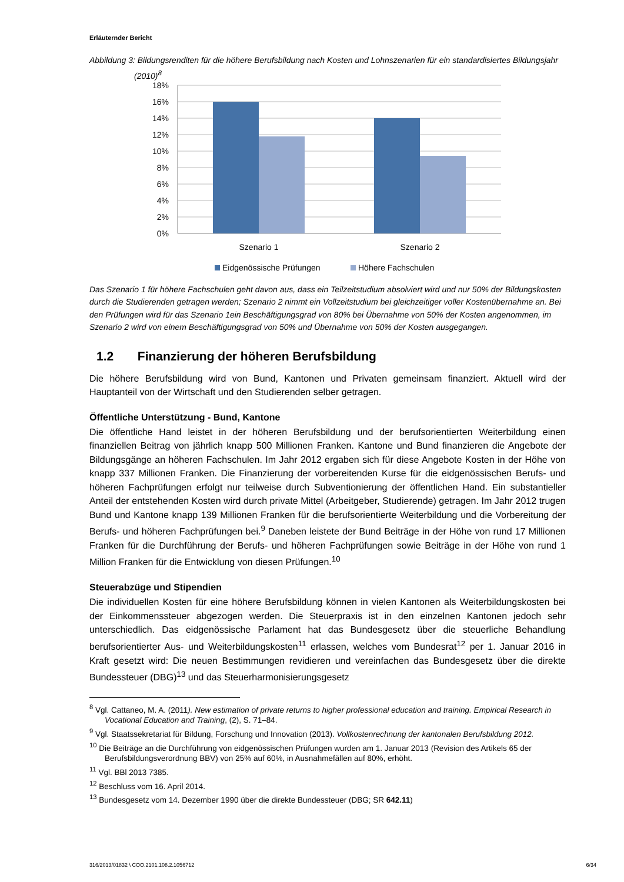Erläuternder Bericht
Abbildung 3: Bildungsrenditen für die höhere Berufsbildung nach Kosten und Lohnszenarien für ein standardisiertes Bildungsjahr (2010)<sup>8</sup>
18%
16%
14%
12%
10%
8%
6%
4%
2%
0%
Szenario 1
Szenario 2
Eidgenössische Prüfungen
Höhere Fachschulen
Das Szenario 1 für höhere Fachschulen geht davon aus, dass ein Teilzeitstudium absolviert wird und nur 50% der Bildungskosten durch die Studierenden getragen werden; Szenario 2 nimmt ein Vollzeitstudium bei gleichzeitiger voller Kostenübernahme an. Bei den Prüfungen wird für das Szenario 1ein Beschäftigungsgrad von 80% bei Übernahme von 50% der Kosten angenommen, im Szenario 2 wird von einem Beschäftigungsgrad von 50% und Übernahme von 50% der Kosten ausgegangen.
1.2 Finanzierung der höheren Berufsbildung
Die höhere Berufsbildung wird von Bund, Kantonen und Privaten gemeinsam finanziert. Aktuell wird der Hauptanteil von der Wirtschaft und den Studierenden selber getragen.
Öffentliche Unterstützung - Bund, Kantone
Die öffentliche Hand leistet in der höheren Berufsbildung und der berufsorientierten Weiterbildung einen finanziellen Beitrag von jährlich knapp 500 Millionen Franken. Kantone und Bund finanzieren die Angebote der Bildungsgänge an höheren Fachschulen. Im Jahr 2012 ergaben sich für diese Angebote Kosten in der Höhe von knapp 337 Millionen Franken. Die Finanzierung der vorbereitenden Kurse für die eidgenössischen Berufs- und höheren Fachprüfungen erfolgt nur teilweise durch Subventionierung der öffentlichen Hand. Ein substantieller Anteil der entstehenden Kosten wird durch private Mittel (Arbeitgeber, Studierende) getragen. Im Jahr 2012 trugen Bund und Kantone knapp 139 Millionen Franken für die berufsorientierte Weiterbildung und die Vorbereitung der Berufs- und höheren Fachprüfungen bei.<sup>9</sup> Daneben leistete der Bund Beiträge in der Höhe von rund 17 Millionen Franken für die Durchführung der Berufs- und höheren Fachprüfungen sowie Beiträge in der Höhe von rund 1 Million Franken für die Entwicklung von diesen Prüfungen.<sup>10</sup>
Steuerabzüge und Stipendien
Die individuellen Kosten für eine höhere Berufsbildung können in vielen Kantonen als Weiterbildungskosten bei der Einkommenssteuer abgezogen werden. Die Steuerpraxis ist in den einzelnen Kantonen jedoch sehr unterschiedlich. Das eidgenössische Parlament hat das Bundesgesetz über die steuerliche Behandlung berufsorientierter Aus- und Weiterbildungskosten<sup>11</sup> erlassen, welches vom Bundesrat<sup>12</sup> per 1. Januar 2016 in Kraft gesetzt wird: Die neuen Bestimmungen revidieren und vereinfachen das Bundesgesetz über die direkte Bundessteuer (DBG)<sup>13</sup> und das Steuerharmonisierungsgesetz
<sup>8</sup> Vgl. Cattaneo, M. A. (2011). New estimation of private returns to higher professional education and training. Empirical Research in Vocational Education and Training, (2), S. 71–84.
<sup>9</sup> Vgl. Staatssekretariat für Bildung, Forschung und Innovation (2013). Vollkostenrechnung der kantonalen Berufsbildung 2012.
<sup>10</sup> Die Beiträge an die Durchführung von eidgenössischen Prüfungen wurden am 1. Januar 2013 (Revision des Artikels 65 der Berufsbildungsverordnung BBV) von 25% auf 60%, in Ausnahmefällen auf 80%, erhöht.
<sup>11</sup> Vgl. BBl 2013 7385.
<sup>12</sup> Beschluss vom 16. April 2014.
<sup>13</sup> Bundesgesetz vom 14. Dezember 1990 über die direkte Bundessteuer (DBG; SR 642.11)
316/2013/01832 \ COO.2101.108.2.1056712 6/34